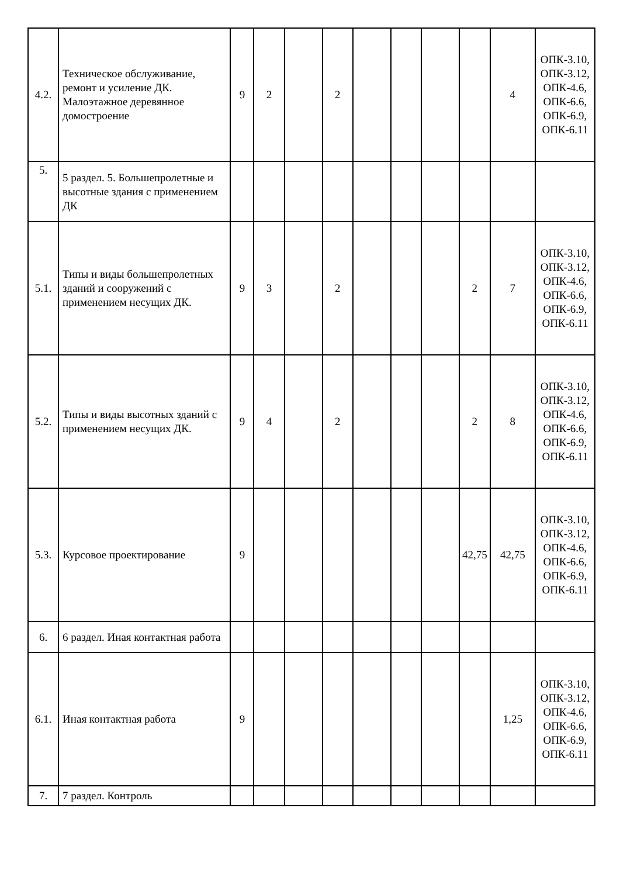| 4.2. | Техническое обслуживание, ремонт и усиление ДК. Малоэтажное деревянное домостроение | 9 | 2 | | 2 | | | | | 4 | ОПК-3.10, ОПК-3.12, ОПК-4.6, ОПК-6.6, ОПК-6.9, ОПК-6.11 |
| 5. | 5 раздел. 5. Большепролетные и высотные здания с применением ДК | | | | | | | | | | |
| 5.1. | Типы и виды большепролетных зданий и сооружений с применением несущих ДК. | 9 | 3 | | 2 | | | | 2 | 7 | ОПК-3.10, ОПК-3.12, ОПК-4.6, ОПК-6.6, ОПК-6.9, ОПК-6.11 |
| 5.2. | Типы и виды высотных зданий с применением несущих ДК. | 9 | 4 | | 2 | | | | 2 | 8 | ОПК-3.10, ОПК-3.12, ОПК-4.6, ОПК-6.6, ОПК-6.9, ОПК-6.11 |
| 5.3. | Курсовое проектирование | 9 | | | | | | | 42,75 | 42,75 | ОПК-3.10, ОПК-3.12, ОПК-4.6, ОПК-6.6, ОПК-6.9, ОПК-6.11 |
| 6. | 6 раздел. Иная контактная работа | | | | | | | | | | |
| 6.1. | Иная контактная работа | 9 | | | | | | | | 1,25 | ОПК-3.10, ОПК-3.12, ОПК-4.6, ОПК-6.6, ОПК-6.9, ОПК-6.11 |
| 7. | 7 раздел. Контроль | | | | | | | | | | |